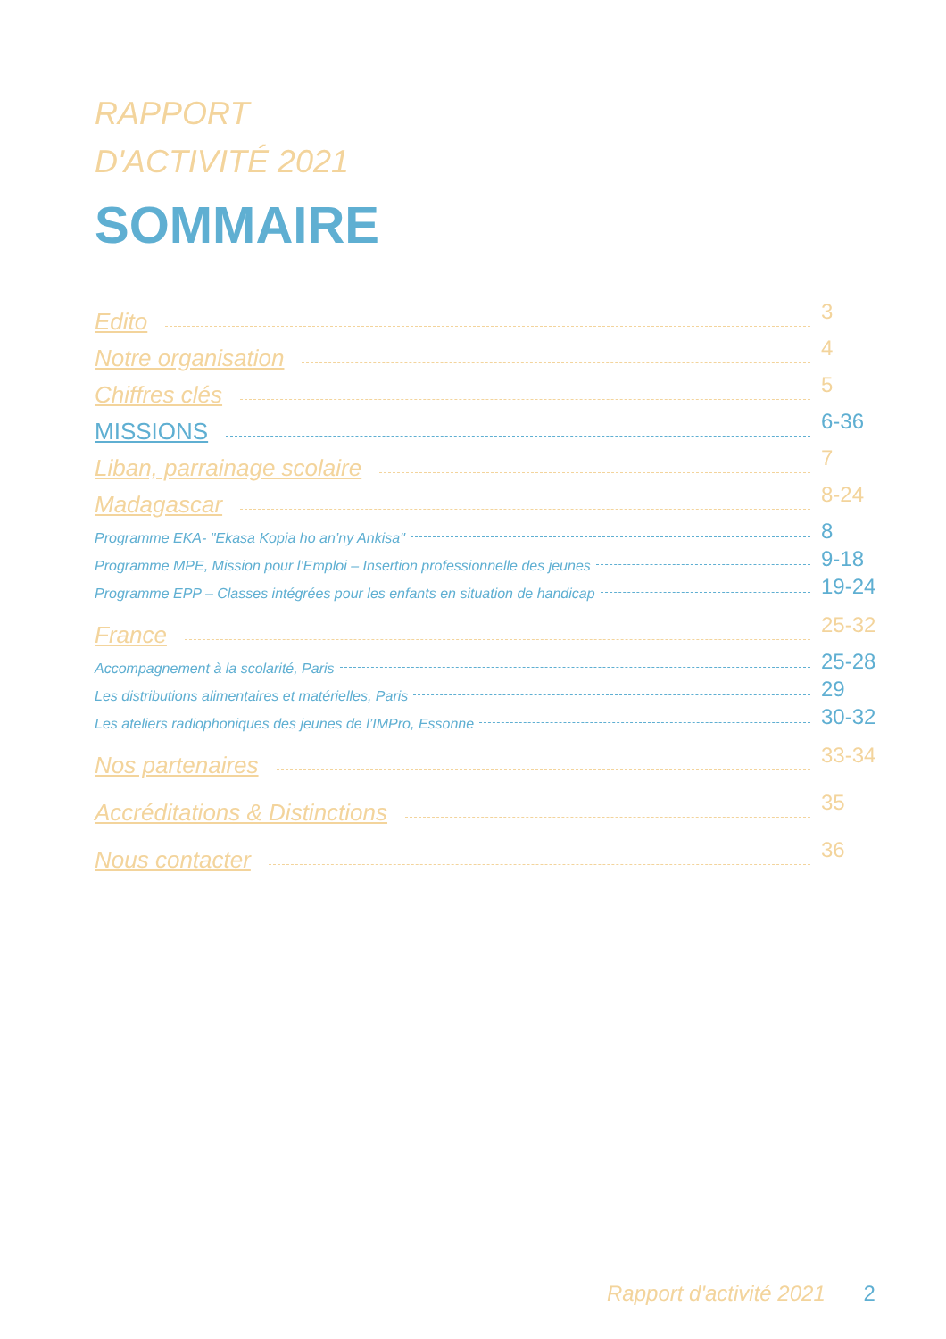RAPPORT
D'ACTIVITÉ 2021
SOMMAIRE
Edito 3
Notre organisation 4
Chiffres clés 5
MISSIONS 6-36
Liban, parrainage scolaire 7
Madagascar 8-24
Programme EKA- "Ekasa Kopia ho an’ny Ankisa" 8
Programme MPE, Mission pour l’Emploi – Insertion professionnelle des jeunes 9-18
Programme EPP – Classes intégrées pour les enfants en situation de handicap 19-24
France 25-32
Accompagnement à la scolarité, Paris 25-28
Les distributions alimentaires et matérielles, Paris 29
Les ateliers radiophoniques des jeunes de l’IMPro, Essonne 30-32
Nos partenaires 33-34
Accréditations & Distinctions 35
Nous contacter 36
Rapport d'activité 2021 2